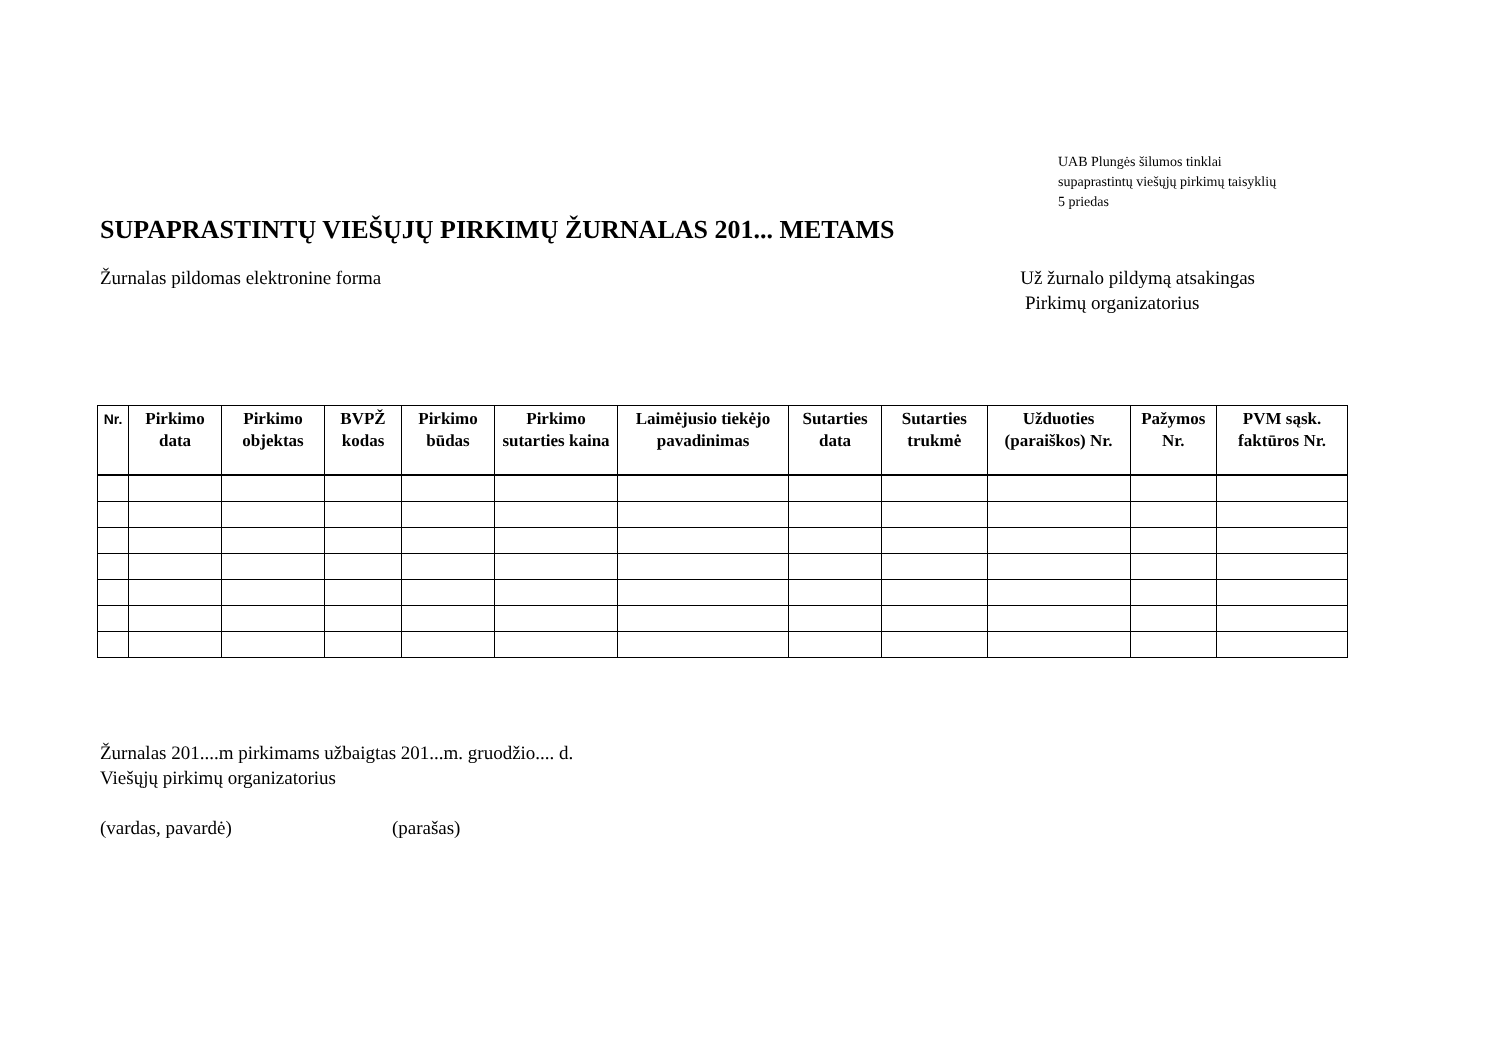UAB Plungės šilumos tinklai
supaprastintų viešųjų pirkimų taisyklių
5 priedas
SUPAPRASTINTŲ VIEŠŲJŲ PIRKIMŲ ŽURNALAS 201... METAMS
Žurnalas pildomas elektronine forma
Už žurnalo pildymą atsakingas
Pirkimų organizatorius
| Nr. | Pirkimo data | Pirkimo objektas | BVPŽ kodas | Pirkimo būdas | Pirkimo sutarties kaina | Laimėjusio tiekėjo pavadinimas | Sutarties data | Sutarties trukmė | Užduoties (paraiškos) Nr. | Pažymos Nr. | PVM sąsk. faktūros Nr. |
| --- | --- | --- | --- | --- | --- | --- | --- | --- | --- | --- | --- |
Žurnalas 201....m pirkimams užbaigtas 201...m. gruodžio.... d.
Viešųjų pirkimų organizatorius
(vardas, pavardė) (parašas)